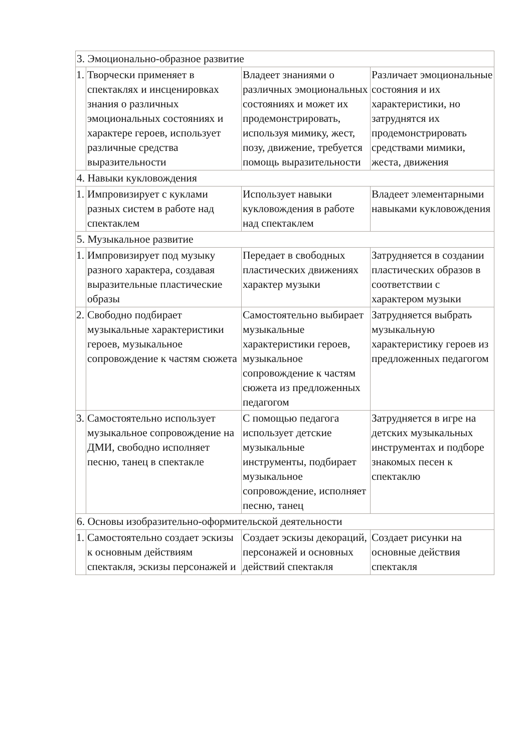| 3. Эмоционально-образное развитие | | | |
| 1. | Творчески применяет в спектаклях и инсценировках знания о различных эмоциональных состояниях и характере героев, использует различные средства выразительности | Владеет знаниями о различных эмоциональных состояниях и может их продемонстрировать, используя мимику, жест, позу, движение, требуется помощь выразительности | Различает эмоциональные состояния и их характеристики, но затруднятся их продемонстрировать средствами мимики, жеста, движения |
| 4. Навыки кукловождения | | | |
| 1. | Импровизирует с куклами разных систем в работе над спектаклем | Использует навыки кукловождения в работе над спектаклем | Владеет элементарными навыками кукловождения |
| 5. Музыкальное развитие | | | |
| 1. | Импровизирует под музыку разного характера, создавая выразительные пластические образы | Передает в свободных пластических движениях характер музыки | Затрудняется в создании пластических образов в соответствии с характером музыки |
| 2. | Свободно подбирает музыкальные характеристики героев, музыкальное сопровождение к частям сюжета | Самостоятельно выбирает музыкальные характеристики героев, музыкальное сопровождение к частям сюжета из предложенных педагогом | Затрудняется выбрать музыкальную характеристику героев из предложенных педагогом |
| 3. | Самостоятельно использует музыкальное сопровождение на ДМИ, свободно исполняет песню, танец в спектакле | С помощью педагога использует детские музыкальные инструменты, подбирает музыкальное сопровождение, исполняет песню, танец | Затрудняется в игре на детских музыкальных инструментах и подборе знакомых песен к спектаклю |
| 6. Основы изобразительно-оформительской деятельности | | | |
| 1. | Самостоятельно создает эскизы к основным действиям спектакля, эскизы персонажей и | Создает эскизы декораций, персонажей и основных действий спектакля | Создает рисунки на основные действия спектакля |